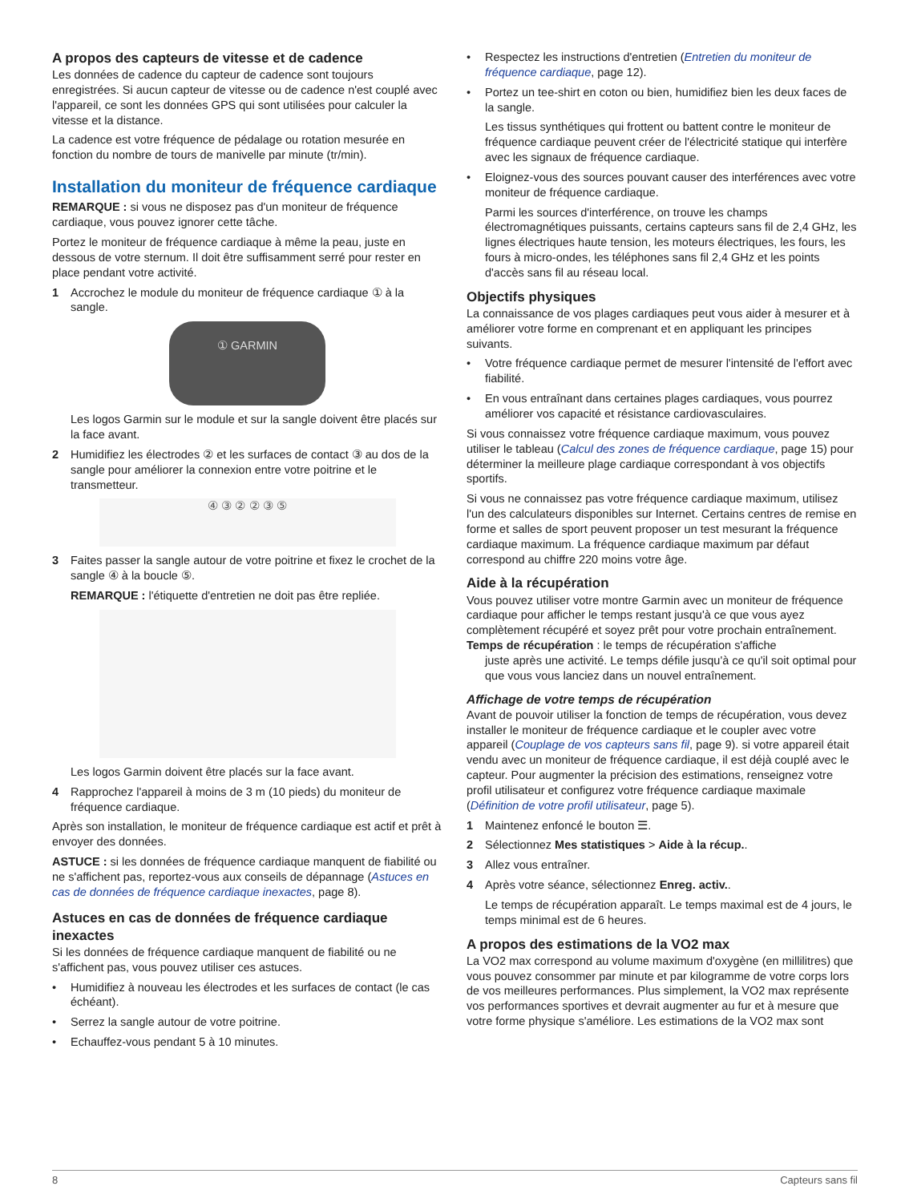A propos des capteurs de vitesse et de cadence
Les données de cadence du capteur de cadence sont toujours enregistrées. Si aucun capteur de vitesse ou de cadence n'est couplé avec l'appareil, ce sont les données GPS qui sont utilisées pour calculer la vitesse et la distance.
La cadence est votre fréquence de pédalage ou rotation mesurée en fonction du nombre de tours de manivelle par minute (tr/min).
Installation du moniteur de fréquence cardiaque
REMARQUE : si vous ne disposez pas d'un moniteur de fréquence cardiaque, vous pouvez ignorer cette tâche.
Portez le moniteur de fréquence cardiaque à même la peau, juste en dessous de votre sternum. Il doit être suffisamment serré pour rester en place pendant votre activité.
1 Accrochez le module du moniteur de fréquence cardiaque ① à la sangle.
① GARMIN
Les logos Garmin sur le module et sur la sangle doivent être placés sur la face avant.
2 Humidifiez les électrodes ② et les surfaces de contact ③ au dos de la sangle pour améliorer la connexion entre votre poitrine et le transmetteur.
④ ③ ② ② ③ ⑤
3 Faites passer la sangle autour de votre poitrine et fixez le crochet de la sangle ④ à la boucle ⑤.
REMARQUE : l'étiquette d'entretien ne doit pas être repliée.
Les logos Garmin doivent être placés sur la face avant.
4 Rapprochez l'appareil à moins de 3 m (10 pieds) du moniteur de fréquence cardiaque.
Après son installation, le moniteur de fréquence cardiaque est actif et prêt à envoyer des données.
ASTUCE : si les données de fréquence cardiaque manquent de fiabilité ou ne s'affichent pas, reportez-vous aux conseils de dépannage (Astuces en cas de données de fréquence cardiaque inexactes, page 8).
Astuces en cas de données de fréquence cardiaque inexactes
Si les données de fréquence cardiaque manquent de fiabilité ou ne s'affichent pas, vous pouvez utiliser ces astuces.
• Humidifiez à nouveau les électrodes et les surfaces de contact (le cas échéant).
• Serrez la sangle autour de votre poitrine.
• Echauffez-vous pendant 5 à 10 minutes.
• Respectez les instructions d'entretien (Entretien du moniteur de fréquence cardiaque, page 12).
• Portez un tee-shirt en coton ou bien, humidifiez bien les deux faces de la sangle.
Les tissus synthétiques qui frottent ou battent contre le moniteur de fréquence cardiaque peuvent créer de l'électricité statique qui interfère avec les signaux de fréquence cardiaque.
• Eloignez-vous des sources pouvant causer des interférences avec votre moniteur de fréquence cardiaque.
Parmi les sources d'interférence, on trouve les champs électromagnétiques puissants, certains capteurs sans fil de 2,4 GHz, les lignes électriques haute tension, les moteurs électriques, les fours, les fours à micro-ondes, les téléphones sans fil 2,4 GHz et les points d'accès sans fil au réseau local.
Objectifs physiques
La connaissance de vos plages cardiaques peut vous aider à mesurer et à améliorer votre forme en comprenant et en appliquant les principes suivants.
• Votre fréquence cardiaque permet de mesurer l'intensité de l'effort avec fiabilité.
• En vous entraînant dans certaines plages cardiaques, vous pourrez améliorer vos capacité et résistance cardiovasculaires.
Si vous connaissez votre fréquence cardiaque maximum, vous pouvez utiliser le tableau (Calcul des zones de fréquence cardiaque, page 15) pour déterminer la meilleure plage cardiaque correspondant à vos objectifs sportifs.
Si vous ne connaissez pas votre fréquence cardiaque maximum, utilisez l'un des calculateurs disponibles sur Internet. Certains centres de remise en forme et salles de sport peuvent proposer un test mesurant la fréquence cardiaque maximum. La fréquence cardiaque maximum par défaut correspond au chiffre 220 moins votre âge.
Aide à la récupération
Vous pouvez utiliser votre montre Garmin avec un moniteur de fréquence cardiaque pour afficher le temps restant jusqu'à ce que vous ayez complètement récupéré et soyez prêt pour votre prochain entraînement.
Temps de récupération : le temps de récupération s'affiche
juste après une activité. Le temps défile jusqu'à ce qu'il soit optimal pour que vous vous lanciez dans un nouvel entraînement.
Affichage de votre temps de récupération
Avant de pouvoir utiliser la fonction de temps de récupération, vous devez installer le moniteur de fréquence cardiaque et le coupler avec votre appareil (Couplage de vos capteurs sans fil, page 9). si votre appareil était vendu avec un moniteur de fréquence cardiaque, il est déjà couplé avec le capteur. Pour augmenter la précision des estimations, renseignez votre profil utilisateur et configurez votre fréquence cardiaque maximale (Définition de votre profil utilisateur, page 5).
1 Maintenez enfoncé le bouton ☰.
2 Sélectionnez Mes statistiques > Aide à la récup..
3 Allez vous entraîner.
4 Après votre séance, sélectionnez Enreg. activ..
Le temps de récupération apparaît. Le temps maximal est de 4 jours, le temps minimal est de 6 heures.
A propos des estimations de la VO2 max
La VO2 max correspond au volume maximum d'oxygène (en millilitres) que vous pouvez consommer par minute et par kilogramme de votre corps lors de vos meilleures performances. Plus simplement, la VO2 max représente vos performances sportives et devrait augmenter au fur et à mesure que votre forme physique s'améliore. Les estimations de la VO2 max sont
8 Capteurs sans fil